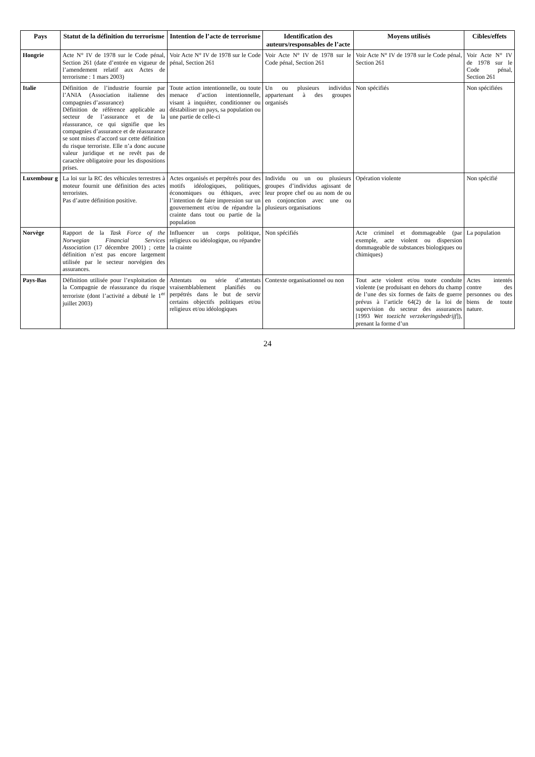| Pays | Statut de la définition du terrorisme | Intention de l’acte de terrorisme | Identification des auteurs/responsables de l’acte | Moyens utilisés | Cibles/effets |
| --- | --- | --- | --- | --- | --- |
| Hongrie | Acte N° IV de 1978 sur le Code pénal, Section 261 (date d’entrée en vigueur de l’amendement relatif aux Actes de terrorisme : 1 mars 2003) | Voir Acte N° IV de 1978 sur le Code pénal, Section 261 | Voir Acte N° IV de 1978 sur le Code pénal, Section 261 | Voir Acte N° IV de 1978 sur le Code pénal, Section 261 | Voir Acte N° IV de 1978 sur le Code pénal, Section 261 |
| Italie | Définition de l’industrie fournie par l’ANIA (Association italienne des compagnies d’assurance) Définition de référence applicable au secteur de l’assurance et de la réassurance, ce qui signifie que les compagnies d’assurance et de réassurance se sont mises d’accord sur cette définition du risque terroriste. Elle n’a donc aucune valeur juridique et ne revêt pas de caractère obligatoire pour les dispositions prises. | Toute action intentionnelle, ou toute menace d’action intentionnelle, visant à inquiéter, conditionner ou déstabiliser un pays, sa population ou une partie de celle-ci | Un ou plusieurs individus appartenant à des groupes organisés | Non spécifiés | Non spécifiées |
| Luxembour g | La loi sur la RC des véhicules terrestres à moteur fournit une définition des actes terroristes. Pas d’autre définition positive. | Actes organisés et perpétrés pour des motifs idéologiques, politiques, économiques ou éthiques, avec l’intention de faire impression sur un gouvernement et/ou de répandre la crainte dans tout ou partie de la population | Individu ou un ou plusieurs groupes d’individus agissant de leur propre chef ou au nom de ou en conjonction avec une ou plusieurs organisations | Opération violente | Non spécifié |
| Norvège | Rapport de la Task Force of the Norwegian Financial Services Association (17 décembre 2001) ; cette définition n’est pas encore largement utilisée par le secteur norvégien des assurances. | Influencer un corps politique, religieux ou idéologique, ou répandre la crainte | Non spécifiés | Acte criminel et dommageable (par exemple, acte violent ou dispersion dommageable de substances biologiques ou chimiques) | La population |
| Pays-Bas | Définition utilisée pour l’exploitation de la Compagnie de réassurance du risque terroriste (dont l’activité a débuté le 1<sup>er</sup> juillet 2003) | Attentats ou série d’attentats vraisemblablement planifiés ou perpétrés dans le but de servir certains objectifs politiques et/ou religieux et/ou idéologiques | Contexte organisationnel ou non | Tout acte violent et/ou toute conduite violente (se produisant en dehors du champ de l’une des six formes de faits de guerre prévus à l’article 64(2) de la loi de supervision du secteur des assurances [1993 Wet toezicht verzekeringsbedrijf ]), prenant la forme d’un | Actes intentés contre des personnes ou des biens de toute nature. |
24